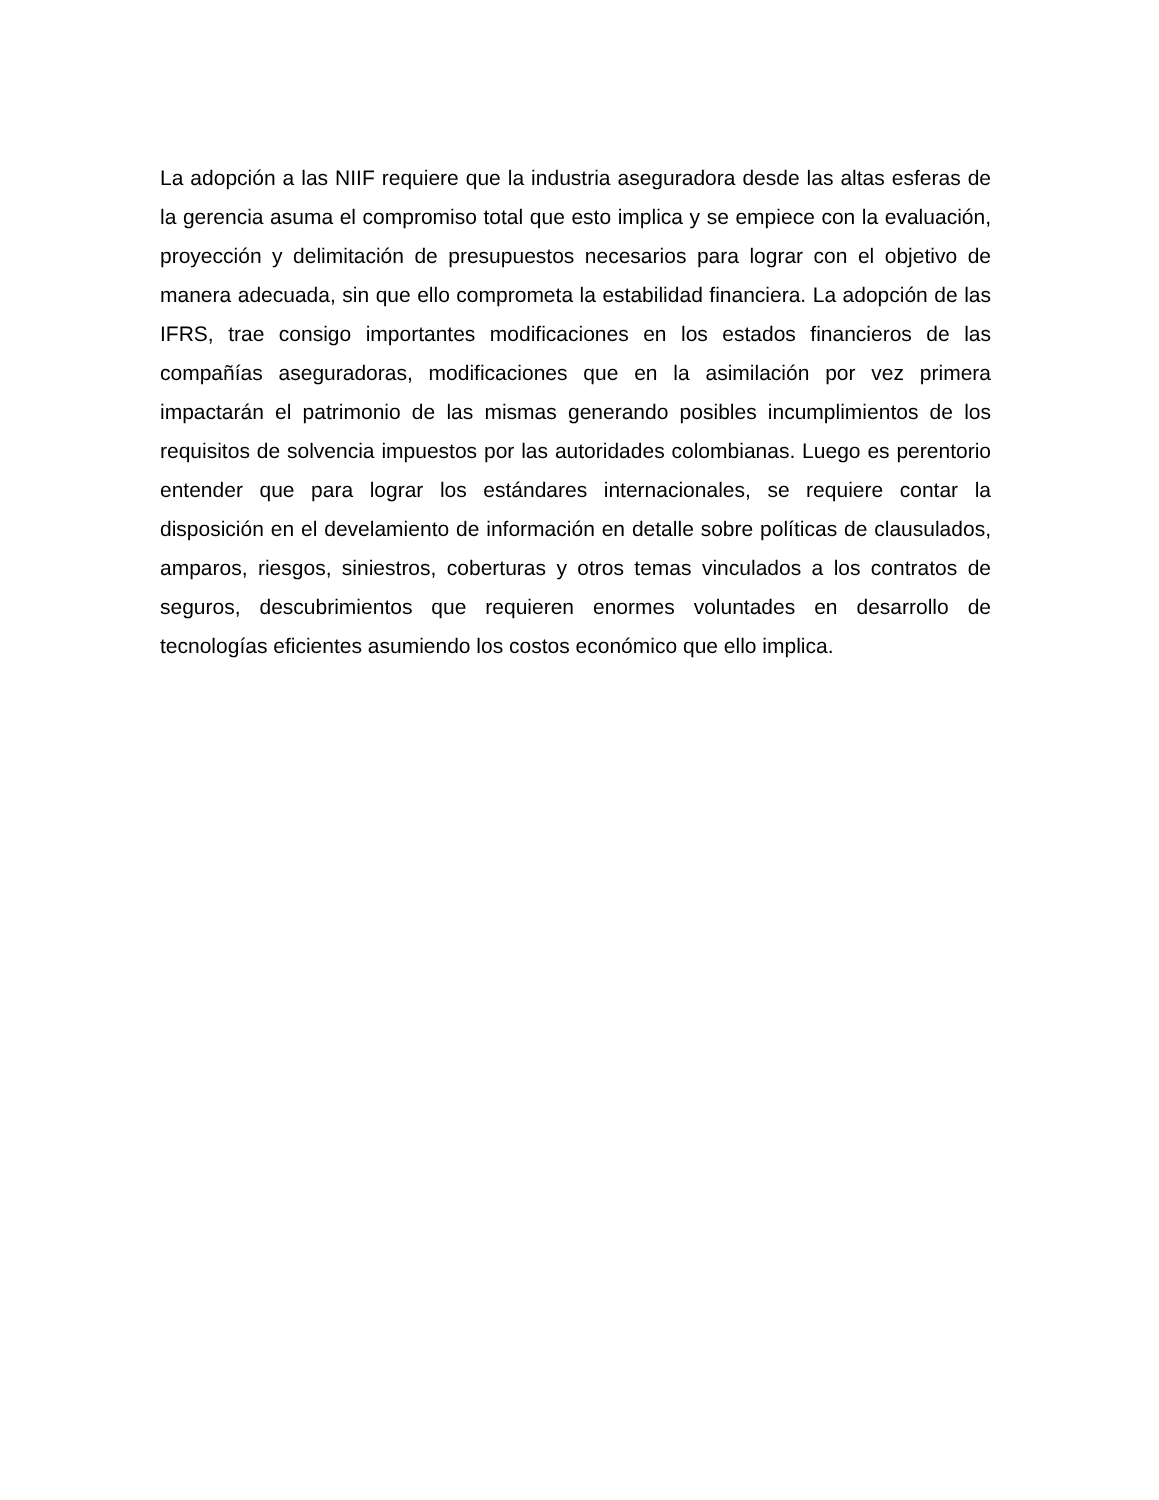La adopción a las NIIF requiere que la industria aseguradora desde las altas esferas de la gerencia asuma el compromiso total que esto implica y se empiece con la evaluación, proyección y delimitación de presupuestos necesarios para lograr con el objetivo de manera adecuada, sin que ello comprometa la estabilidad financiera. La adopción de las IFRS, trae consigo importantes modificaciones en los estados financieros de las compañías aseguradoras, modificaciones que en la asimilación por vez primera impactarán el patrimonio de las mismas generando posibles incumplimientos de los requisitos de solvencia impuestos por las autoridades colombianas. Luego es perentorio entender que para lograr los estándares internacionales, se requiere contar la disposición en el develamiento de información en detalle sobre políticas de clausulados, amparos, riesgos, siniestros, coberturas y otros temas vinculados a los contratos de seguros, descubrimientos que requieren enormes voluntades en desarrollo de tecnologías eficientes asumiendo los costos económico que ello implica.